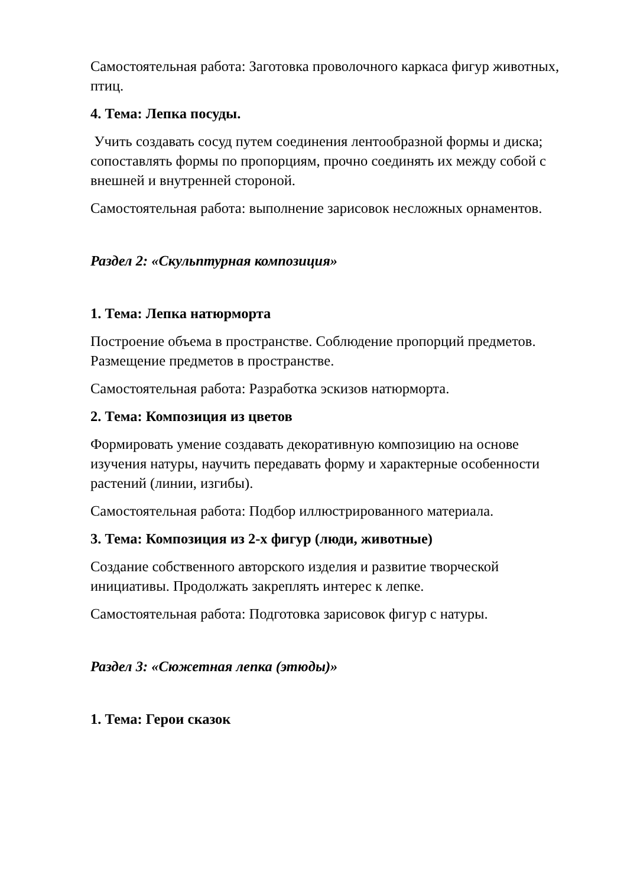Самостоятельная работа: Заготовка проволочного каркаса фигур животных, птиц.
4. Тема: Лепка посуды.
Учить создавать сосуд путем соединения лентообразной формы и диска; сопоставлять формы по пропорциям, прочно соединять их между собой с внешней и внутренней стороной.
Самостоятельная работа: выполнение зарисовок несложных орнаментов.
Раздел 2: «Скульптурная композиция»
1. Тема: Лепка натюрморта
Построение объема в пространстве. Соблюдение пропорций предметов. Размещение предметов в пространстве.
Самостоятельная работа: Разработка эскизов натюрморта.
2. Тема: Композиция из цветов
Формировать умение создавать декоративную композицию на основе изучения натуры, научить передавать форму и характерные особенности растений (линии, изгибы).
Самостоятельная работа: Подбор иллюстрированного материала.
3. Тема: Композиция из 2-х фигур (люди, животные)
Создание собственного авторского изделия и развитие творческой инициативы. Продолжать закреплять интерес к лепке.
Самостоятельная работа: Подготовка зарисовок фигур с натуры.
Раздел 3: «Сюжетная лепка (этюды)»
1. Тема: Герои сказок